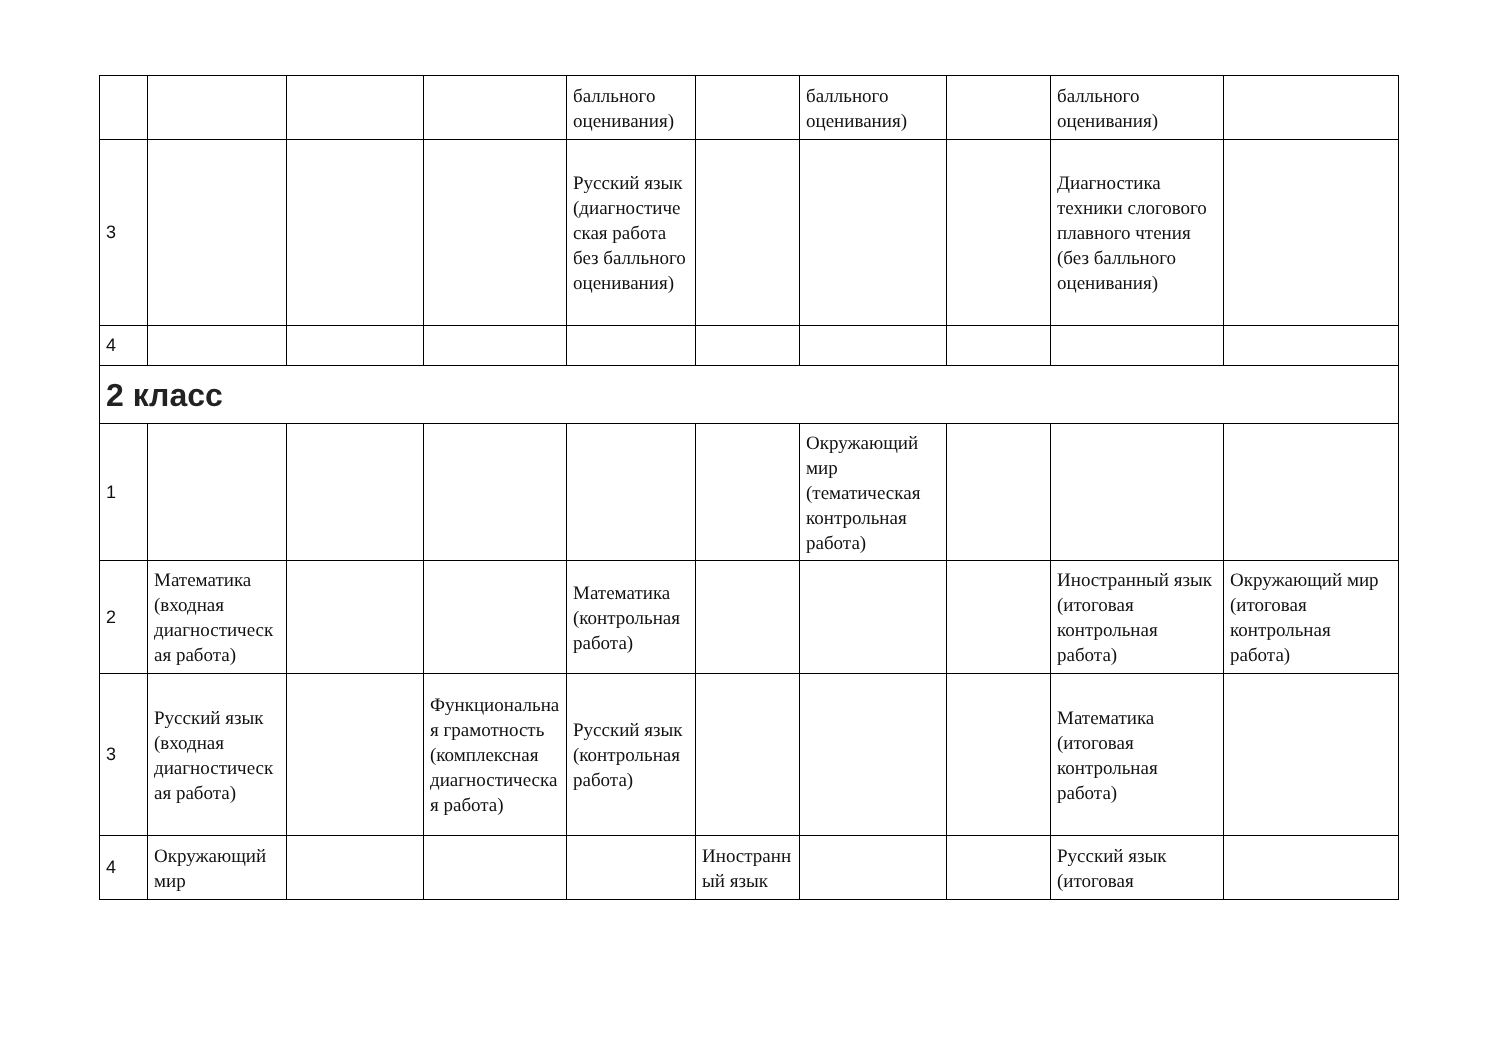| | | | | балльного оценивания) | | балльного оценивания) | | балльного оценивания) | |
| 3 | | | | Русский язык (диагностическая работа без балльного оценивания) | | | | Диагностика техники слогового плавного чтения (без балльного оценивания) | |
| 4 | | | | | | | | | |
| 2 класс | | | | | | | | | |
| 1 | | | | | | Окружающий мир (тематическая контрольная работа) | | | |
| 2 | Математика (входная диагностическая работа) | | | Математика (контрольная работа) | | | | Иностранный язык (итоговая контрольная работа) | Окружающий мир (итоговая контрольная работа) |
| 3 | Русский язык (входная диагностическая работа) | | Функциональная грамотность (комплексная диагностическая работа) | Русский язык (контрольная работа) | | | | Математика (итоговая контрольная работа) | |
| 4 | Окружающий мир | | | | Иностранный язык | | | Русский язык (итоговая | |